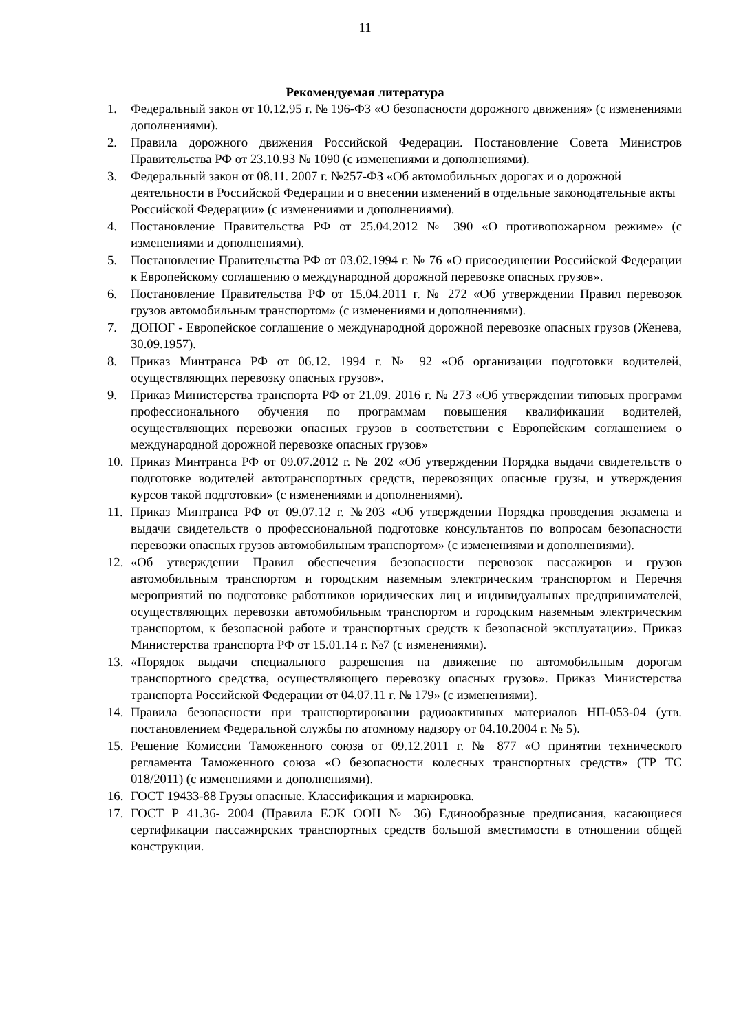11
Рекомендуемая литература
1. Федеральный закон от 10.12.95 г. № 196-ФЗ «О безопасности дорожного движения» (с изменениями дополнениями).
2. Правила дорожного движения Российской Федерации. Постановление Совета Министров Правительства РФ от 23.10.93 № 1090 (с изменениями и дополнениями).
3. Федеральный закон от 08.11. 2007 г. №257-ФЗ «Об автомобильных дорогах и о дорожной деятельности в Российской Федерации и о внесении изменений в отдельные законодательные акты Российской Федерации» (с изменениями и дополнениями).
4. Постановление Правительства РФ от 25.04.2012 № 390 «О противопожарном режиме» (с изменениями и дополнениями).
5. Постановление Правительства РФ от 03.02.1994 г. № 76 «О присоединении Российской Федерации к Европейскому соглашению о международной дорожной перевозке опасных грузов».
6. Постановление Правительства РФ от 15.04.2011 г. № 272 «Об утверждении Правил перевозок грузов автомобильным транспортом» (с изменениями и дополнениями).
7. ДОПОГ - Европейское соглашение о международной дорожной перевозке опасных грузов (Женева, 30.09.1957).
8. Приказ Минтранса РФ от 06.12. 1994 г. № 92 «Об организации подготовки водителей, осуществляющих перевозку опасных грузов».
9. Приказ Министерства транспорта РФ от 21.09. 2016 г. № 273 «Об утверждении типовых программ профессионального обучения по программам повышения квалификации водителей, осуществляющих перевозки опасных грузов в соответствии с Европейским соглашением о международной дорожной перевозке опасных грузов»
10. Приказ Минтранса РФ от 09.07.2012 г. № 202 «Об утверждении Порядка выдачи свидетельств о подготовке водителей автотранспортных средств, перевозящих опасные грузы, и утверждения курсов такой подготовки» (с изменениями и дополнениями).
11. Приказ Минтранса РФ от 09.07.12 г. №203 «Об утверждении Порядка проведения экзамена и выдачи свидетельств о профессиональной подготовке консультантов по вопросам безопасности перевозки опасных грузов автомобильным транспортом» (с изменениями и дополнениями).
12. «Об утверждении Правил обеспечения безопасности перевозок пассажиров и грузов автомобильным транспортом и городским наземным электрическим транспортом и Перечня мероприятий по подготовке работников юридических лиц и индивидуальных предпринимателей, осуществляющих перевозки автомобильным транспортом и городским наземным электрическим транспортом, к безопасной работе и транспортных средств к безопасной эксплуатации». Приказ Министерства транспорта РФ от 15.01.14 г. №7 (с изменениями).
13. «Порядок выдачи специального разрешения на движение по автомобильным дорогам транспортного средства, осуществляющего перевозку опасных грузов». Приказ Министерства транспорта Российской Федерации от 04.07.11 г. № 179» (с изменениями).
14. Правила безопасности при транспортировании радиоактивных материалов НП-053-04 (утв. постановлением Федеральной службы по атомному надзору от 04.10.2004 г. № 5).
15. Решение Комиссии Таможенного союза от 09.12.2011 г. № 877 «О принятии технического регламента Таможенного союза «О безопасности колесных транспортных средств» (ТР ТС 018/2011) (с изменениями и дополнениями).
16. ГОСТ 19433-88 Грузы опасные. Классификация и маркировка.
17. ГОСТ Р 41.36- 2004 (Правила ЕЭК ООН № 36) Единообразные предписания, касающиеся сертификации пассажирских транспортных средств большой вместимости в отношении общей конструкции.